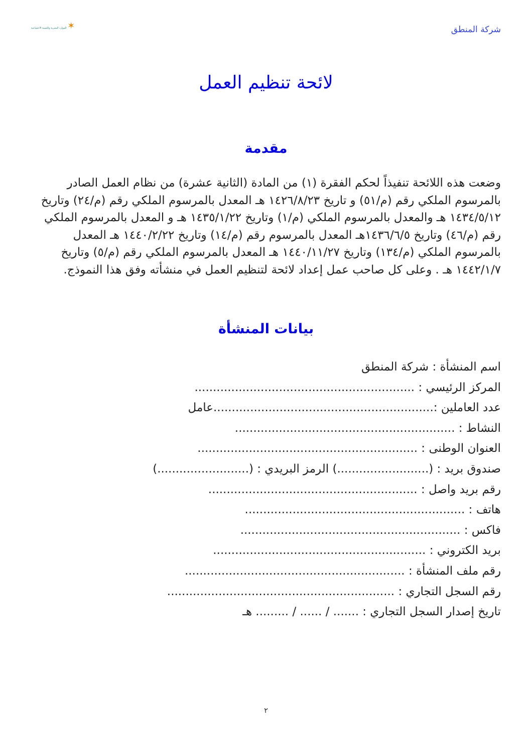شركة المنطق
✶ الموارد البشرية والتنمية الاجتماعية
لائحة تنظيم العمل
مقدمة
وضعت هذه اللائحة تنفيذاً لحكم الفقرة (١) من المادة (الثانية عشرة) من نظام العمل الصادر بالمرسوم الملكي رقم (م/٥١) و تاريخ ١٤٢٦/٨/٢٣ هـ المعدل بالمرسوم الملكي رقم (م/٢٤) وتاريخ ١٤٣٤/٥/١٢ هـ والمعدل بالمرسوم الملكي (م/١) وتاريخ ١٤٣٥/١/٢٢ هـ و المعدل بالمرسوم الملكي رقم (م/٤٦) وتاريخ ١٤٣٦/٦/٥هـ المعدل بالمرسوم رقم (م/١٤) وتاريخ ١٤٤٠/٢/٢٢ هـ المعدل بالمرسوم الملكي (م/١٣٤) وتاريخ ١٤٤٠/١١/٢٧ هـ المعدل بالمرسوم الملكي رقم (م/٥) وتاريخ ١٤٤٢/١/٧ هـ . وعلى كل صاحب عمل إعداد لائحة لتنظيم العمل في منشأته وفق هذا النموذج.
بيانات المنشأة
اسم المنشأة : شركة المنطق
المركز الرئيسي : ............................................................
عدد العاملين :............................................................عامل
النشاط : ............................................................
العنوان الوطنى : ............................................................
صندوق بريد : (.........................) الرمز البريدي : (.........................)
رقم بريد واصل : .........................................................
هاتف : ............................................................
فاكس : ............................................................
بريد الكتروني : ..........................................................
رقم ملف المنشأة : ............................................................
رقم السجل التجاري : ..............................................................
تاريخ إصدار السجل التجاري : ....... / ...... / ......... هـ
٢